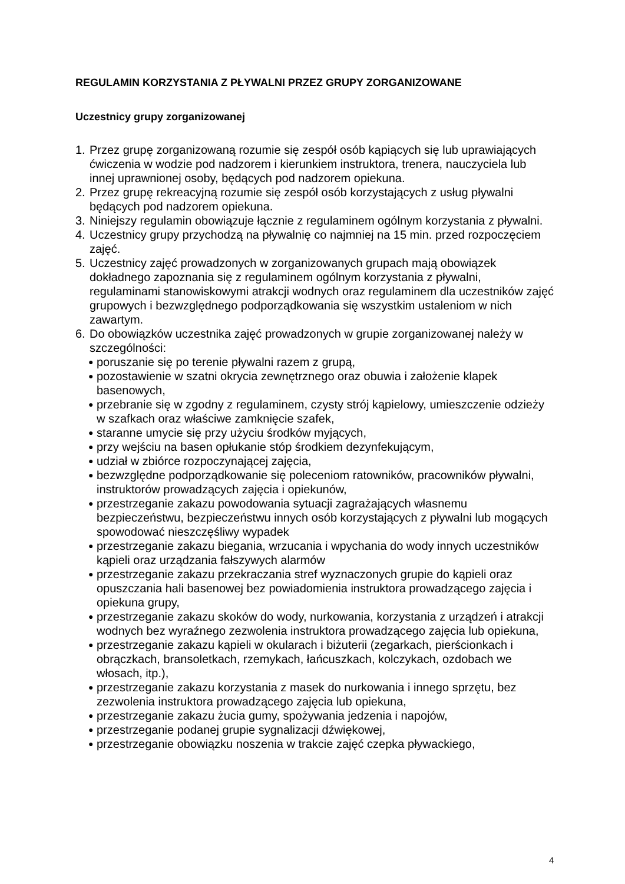REGULAMIN KORZYSTANIA Z PŁYWALNI PRZEZ GRUPY ZORGANIZOWANE
Uczestnicy grupy zorganizowanej
1. Przez grupę zorganizowaną rozumie się zespół osób kąpiących się lub uprawiających ćwiczenia w wodzie pod nadzorem i kierunkiem instruktora, trenera, nauczyciela lub innej uprawnionej osoby, będących pod nadzorem opiekuna.
2. Przez grupę rekreacyjną rozumie się zespół osób korzystających z usług pływalni będących pod nadzorem opiekuna.
3. Niniejszy regulamin obowiązuje łącznie z regulaminem ogólnym korzystania z pływalni.
4. Uczestnicy grupy przychodzą na pływalnię co najmniej na 15 min. przed rozpoczęciem zajęć.
5. Uczestnicy zajęć prowadzonych w zorganizowanych grupach mają obowiązek dokładnego zapoznania się z regulaminem ogólnym korzystania z pływalni, regulaminami stanowiskowymi atrakcji wodnych oraz regulaminem dla uczestników zajęć grupowych i bezwzględnego podporządkowania się wszystkim ustaleniom w nich zawartym.
6. Do obowiązków uczestnika zajęć prowadzonych w grupie zorganizowanej należy w szczególności:
● poruszanie się po terenie pływalni razem z grupą,
● pozostawienie w szatni okrycia zewnętrznego oraz obuwia i założenie klapek basenowych,
● przebranie się w zgodny z regulaminem, czysty strój kąpielowy, umieszczenie odzieży w szafkach oraz właściwe zamknięcie szafek,
● staranne umycie się przy użyciu środków myjących,
● przy wejściu na basen opłukanie stóp środkiem dezynfekującym,
● udział w zbiórce rozpoczynającej zajęcia,
● bezwzględne podporządkowanie się poleceniom ratowników, pracowników pływalni, instruktorów prowadzących zajęcia i opiekunów,
● przestrzeganie zakazu powodowania sytuacji zagrażających własnemu bezpieczeństwu, bezpieczeństwu innych osób korzystających z pływalni lub mogących spowodować nieszczęśliwy wypadek
● przestrzeganie zakazu biegania, wrzucania i wpychania do wody innych uczestników kąpieli oraz urządzania fałszywych alarmów
● przestrzeganie zakazu przekraczania stref wyznaczonych grupie do kąpieli oraz opuszczania hali basenowej bez powiadomienia instruktora prowadzącego zajęcia i opiekuna grupy,
● przestrzeganie zakazu skoków do wody, nurkowania, korzystania z urządzeń i atrakcji wodnych bez wyraźnego zezwolenia instruktora prowadzącego zajęcia lub opiekuna,
● przestrzeganie zakazu kąpieli w okularach i biżuterii (zegarkach, pierścionkach i obrączkach, bransoletkach, rzemykach, łańcuszkach, kolczykach, ozdobach we włosach, itp.),
● przestrzeganie zakazu korzystania z masek do nurkowania i innego sprzętu, bez zezwolenia instruktora prowadzącego zajęcia lub opiekuna,
● przestrzeganie zakazu żucia gumy, spożywania jedzenia i napojów,
● przestrzeganie podanej grupie sygnalizacji dźwiękowej,
● przestrzeganie obowiązku noszenia w trakcie zajęć czepka pływackiego,
4